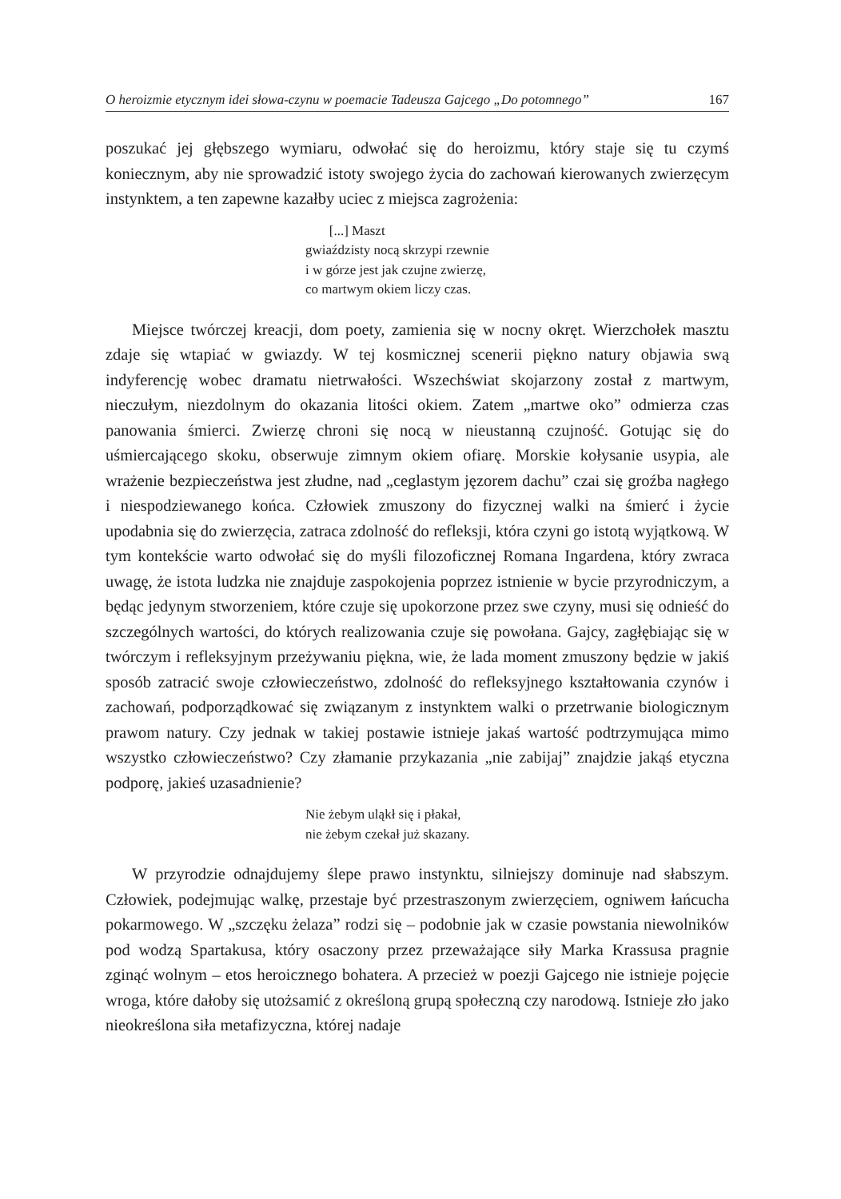O heroizmie etycznym idei słowa-czynu w poemacie Tadeusza Gajcego „Do potomnego” 167
poszukać jej głębszego wymiaru, odwołać się do heroizmu, który staje się tu czymś koniecznym, aby nie sprowadzić istoty swojego życia do zachowań kierowanych zwierzęcym instynktem, a ten zapewne kazałby uciec z miejsca zagrożenia:
[...] Maszt
gwiaździsty nocą skrzypi rzewnie
i w górze jest jak czujne zwierzę,
co martwym okiem liczy czas.
Miejsce twórczej kreacji, dom poety, zamienia się w nocny okręt. Wierzchołek masztu zdaje się wtapiać w gwiazdy. W tej kosmicznej scenerii piękno natury objawia swą indyferencję wobec dramatu nietrwałości. Wszechświat skojarzony został z martwym, nieczułym, niezdolnym do okazania litości okiem. Zatem „martwe oko” odmierza czas panowania śmierci. Zwierzę chroni się nocą w nieustanną czujność. Gotując się do uśmiercającego skoku, obserwuje zimnym okiem ofiarę. Morskie kołysanie usypia, ale wrażenie bezpieczeństwa jest złudne, nad „ceglastym jęzorem dachu” czai się groźba nagłego i niespodziewanego końca. Człowiek zmuszony do fizycznej walki na śmierć i życie upodabnia się do zwierzęcia, zatraca zdolność do refleksji, która czyni go istotą wyjątkową. W tym kontekście warto odwołać się do myśli filozoficznej Romana Ingardena, który zwraca uwagę, że istota ludzka nie znajduje zaspokojenia poprzez istnienie w bycie przyrodniczym, a będąc jedynym stworzeniem, które czuje się upokorzone przez swe czyny, musi się odnieść do szczególnych wartości, do których realizowania czuje się powołana. Gajcy, zagłębiając się w twórczym i refleksyjnym przeżywaniu piękna, wie, że lada moment zmuszony będzie w jakiś sposób zatracić swoje człowieczeństwo, zdolność do refleksyjnego kształtowania czynów i zachowań, podporządkować się związanym z instynktem walki o przetrwanie biologicznym prawom natury. Czy jednak w takiej postawie istnieje jakaś wartość podtrzymująca mimo wszystko człowieczeństwo? Czy złamanie przykazania „nie zabijaj” znajdzie jakąś etyczna podporę, jakieś uzasadnienie?
Nie żebym uląkł się i płakał,
nie żebym czekał już skazany.
W przyrodzie odnajdujemy ślepe prawo instynktu, silniejszy dominuje nad słabszym. Człowiek, podejmując walkę, przestaje być przestraszonym zwierzęciem, ogniwem łańcucha pokarmowego. W „szczęku żelaza” rodzi się – podobnie jak w czasie powstania niewolników pod wodzą Spartakusa, który osaczony przez przeważające siły Marka Krassusa pragnie zginąć wolnym – etos heroicznego bohatera. A przecież w poezji Gajcego nie istnieje pojęcie wroga, które dałoby się utożsamić z określoną grupą społeczną czy narodową. Istnieje zło jako nieokreślona siła metafizyczna, której nadaje